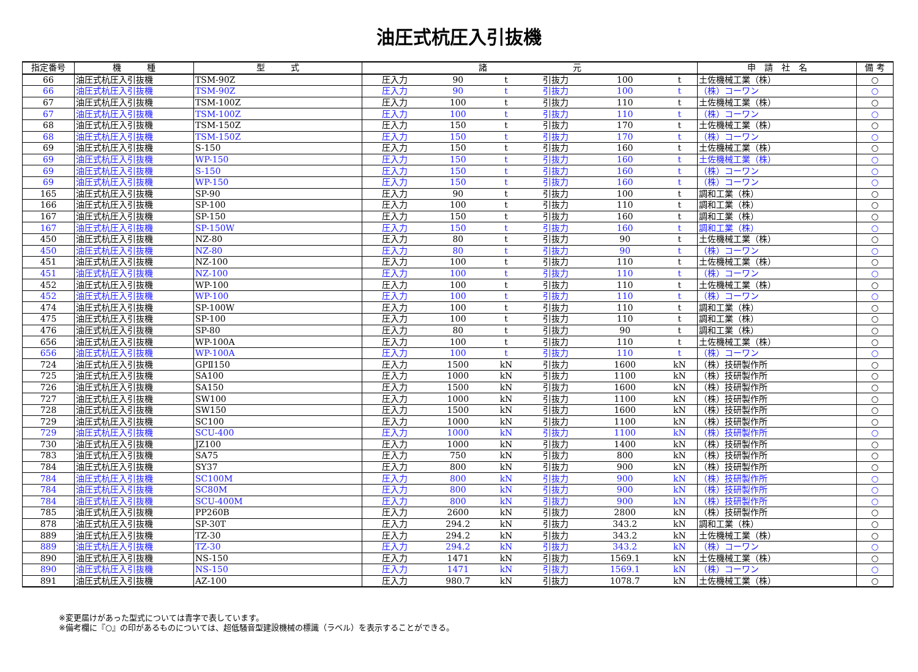油圧式杭圧入引抜機
| 指定番号 | 機 種 | 型 式 | 諸 元 | | | | | | 申 請 社 名 | 備 考 |
| --- | --- | --- | --- | --- | --- | --- | --- | --- | --- | --- |
| 66 | 油圧式杭圧入引抜機 | TSM-90Z | 圧入力 | 90 | t | 引抜力 | 100 | t | 土佐機械工業（株） | ○ |
| 66 | 油圧式杭圧入引抜機 | TSM-90Z | 圧入力 | 90 | t | 引抜力 | 100 | t | （株）コーワン | ○ |
| 67 | 油圧式杭圧入引抜機 | TSM-100Z | 圧入力 | 100 | t | 引抜力 | 110 | t | 土佐機械工業（株） | ○ |
| 67 | 油圧式杭圧入引抜機 | TSM-100Z | 圧入力 | 100 | t | 引抜力 | 110 | t | （株）コーワン | ○ |
| 68 | 油圧式杭圧入引抜機 | TSM-150Z | 圧入力 | 150 | t | 引抜力 | 170 | t | 土佐機械工業（株） | ○ |
| 68 | 油圧式杭圧入引抜機 | TSM-150Z | 圧入力 | 150 | t | 引抜力 | 170 | t | （株）コーワン | ○ |
| 69 | 油圧式杭圧入引抜機 | S-150 | 圧入力 | 150 | t | 引抜力 | 160 | t | 土佐機械工業（株） | ○ |
| 69 | 油圧式杭圧入引抜機 | WP-150 | 圧入力 | 150 | t | 引抜力 | 160 | t | 土佐機械工業（株） | ○ |
| 69 | 油圧式杭圧入引抜機 | S-150 | 圧入力 | 150 | t | 引抜力 | 160 | t | （株）コーワン | ○ |
| 69 | 油圧式杭圧入引抜機 | WP-150 | 圧入力 | 150 | t | 引抜力 | 160 | t | （株）コーワン | ○ |
| 165 | 油圧式杭圧入引抜機 | SP-90 | 圧入力 | 90 | t | 引抜力 | 100 | t | 調和工業（株） | ○ |
| 166 | 油圧式杭圧入引抜機 | SP-100 | 圧入力 | 100 | t | 引抜力 | 110 | t | 調和工業（株） | ○ |
| 167 | 油圧式杭圧入引抜機 | SP-150 | 圧入力 | 150 | t | 引抜力 | 160 | t | 調和工業（株） | ○ |
| 167 | 油圧式杭圧入引抜機 | SP-150W | 圧入力 | 150 | t | 引抜力 | 160 | t | 調和工業（株） | ○ |
| 450 | 油圧式杭圧入引抜機 | NZ-80 | 圧入力 | 80 | t | 引抜力 | 90 | t | 土佐機械工業（株） | ○ |
| 450 | 油圧式杭圧入引抜機 | NZ-80 | 圧入力 | 80 | t | 引抜力 | 90 | t | （株）コーワン | ○ |
| 451 | 油圧式杭圧入引抜機 | NZ-100 | 圧入力 | 100 | t | 引抜力 | 110 | t | 土佐機械工業（株） | ○ |
| 451 | 油圧式杭圧入引抜機 | NZ-100 | 圧入力 | 100 | t | 引抜力 | 110 | t | （株）コーワン | ○ |
| 452 | 油圧式杭圧入引抜機 | WP-100 | 圧入力 | 100 | t | 引抜力 | 110 | t | 土佐機械工業（株） | ○ |
| 452 | 油圧式杭圧入引抜機 | WP-100 | 圧入力 | 100 | t | 引抜力 | 110 | t | （株）コーワン | ○ |
| 474 | 油圧式杭圧入引抜機 | SP-100W | 圧入力 | 100 | t | 引抜力 | 110 | t | 調和工業（株） | ○ |
| 475 | 油圧式杭圧入引抜機 | SP-100 | 圧入力 | 100 | t | 引抜力 | 110 | t | 調和工業（株） | ○ |
| 476 | 油圧式杭圧入引抜機 | SP-80 | 圧入力 | 80 | t | 引抜力 | 90 | t | 調和工業（株） | ○ |
| 656 | 油圧式杭圧入引抜機 | WP-100A | 圧入力 | 100 | t | 引抜力 | 110 | t | 土佐機械工業（株） | ○ |
| 656 | 油圧式杭圧入引抜機 | WP-100A | 圧入力 | 100 | t | 引抜力 | 110 | t | （株）コーワン | ○ |
| 724 | 油圧式杭圧入引抜機 | GPⅡ150 | 圧入力 | 1500 | kN | 引抜力 | 1600 | kN | （株）技研製作所 | ○ |
| 725 | 油圧式杭圧入引抜機 | SA100 | 圧入力 | 1000 | kN | 引抜力 | 1100 | kN | （株）技研製作所 | ○ |
| 726 | 油圧式杭圧入引抜機 | SA150 | 圧入力 | 1500 | kN | 引抜力 | 1600 | kN | （株）技研製作所 | ○ |
| 727 | 油圧式杭圧入引抜機 | SW100 | 圧入力 | 1000 | kN | 引抜力 | 1100 | kN | （株）技研製作所 | ○ |
| 728 | 油圧式杭圧入引抜機 | SW150 | 圧入力 | 1500 | kN | 引抜力 | 1600 | kN | （株）技研製作所 | ○ |
| 729 | 油圧式杭圧入引抜機 | SC100 | 圧入力 | 1000 | kN | 引抜力 | 1100 | kN | （株）技研製作所 | ○ |
| 729 | 油圧式杭圧入引抜機 | SCU-400 | 圧入力 | 1000 | kN | 引抜力 | 1100 | kN | （株）技研製作所 | ○ |
| 730 | 油圧式杭圧入引抜機 | JZ100 | 圧入力 | 1000 | kN | 引抜力 | 1400 | kN | （株）技研製作所 | ○ |
| 783 | 油圧式杭圧入引抜機 | SA75 | 圧入力 | 750 | kN | 引抜力 | 800 | kN | （株）技研製作所 | ○ |
| 784 | 油圧式杭圧入引抜機 | SY37 | 圧入力 | 800 | kN | 引抜力 | 900 | kN | （株）技研製作所 | ○ |
| 784 | 油圧式杭圧入引抜機 | SC100M | 圧入力 | 800 | kN | 引抜力 | 900 | kN | （株）技研製作所 | ○ |
| 784 | 油圧式杭圧入引抜機 | SC80M | 圧入力 | 800 | kN | 引抜力 | 900 | kN | （株）技研製作所 | ○ |
| 784 | 油圧式杭圧入引抜機 | SCU-400M | 圧入力 | 800 | kN | 引抜力 | 900 | kN | （株）技研製作所 | ○ |
| 785 | 油圧式杭圧入引抜機 | PP260B | 圧入力 | 2600 | kN | 引抜力 | 2800 | kN | （株）技研製作所 | ○ |
| 878 | 油圧式杭圧入引抜機 | SP-30T | 圧入力 | 294.2 | kN | 引抜力 | 343.2 | kN | 調和工業（株） | ○ |
| 889 | 油圧式杭圧入引抜機 | TZ-30 | 圧入力 | 294.2 | kN | 引抜力 | 343.2 | kN | 土佐機械工業（株） | ○ |
| 889 | 油圧式杭圧入引抜機 | TZ-30 | 圧入力 | 294.2 | kN | 引抜力 | 343.2 | kN | （株）コーワン | ○ |
| 890 | 油圧式杭圧入引抜機 | NS-150 | 圧入力 | 1471 | kN | 引抜力 | 1569.1 | kN | 土佐機械工業（株） | ○ |
| 890 | 油圧式杭圧入引抜機 | NS-150 | 圧入力 | 1471 | kN | 引抜力 | 1569.1 | kN | （株）コーワン | ○ |
| 891 | 油圧式杭圧入引抜機 | AZ-100 | 圧入力 | 980.7 | kN | 引抜力 | 1078.7 | kN | 土佐機械工業（株） | ○ |
※変更届けがあった型式については青字で表しています。
※備考欄に『○』の印があるものについては、超低騒音型建設機械の標識（ラベル）を表示することができる。